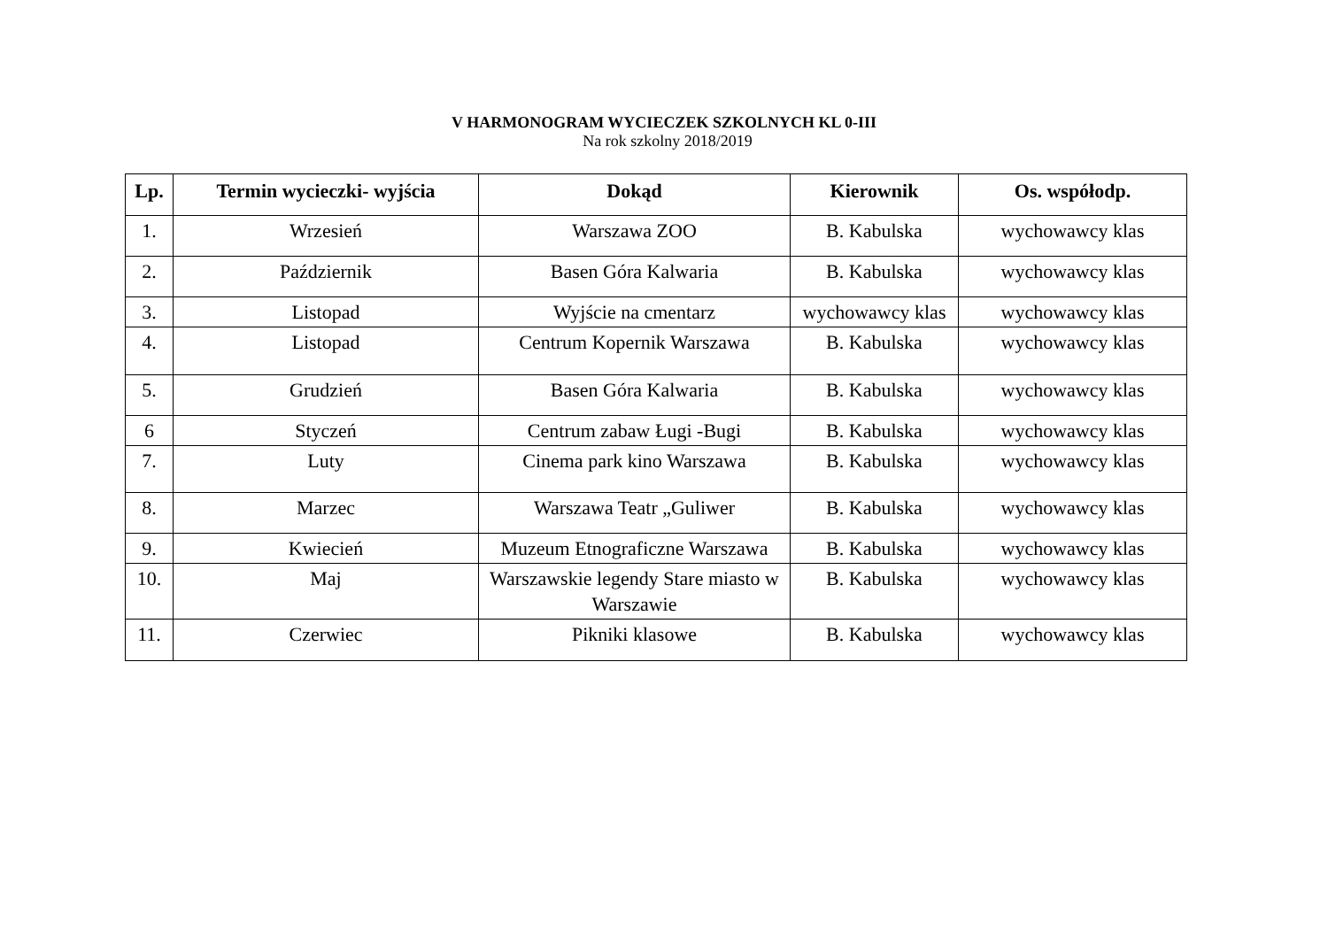V HARMONOGRAM WYCIECZEK SZKOLNYCH KL 0-III
Na rok szkolny 2018/2019
| Lp. | Termin wycieczki- wyjścia | Dokąd | Kierownik | Os. współodp. |
| --- | --- | --- | --- | --- |
| 1. | Wrzesień | Warszawa ZOO | B. Kabulska | wychowawcy klas |
| 2. | Październik | Basen Góra Kalwaria | B. Kabulska | wychowawcy klas |
| 3. | Listopad | Wyjście na cmentarz | wychowawcy klas | wychowawcy klas |
| 4. | Listopad | Centrum Kopernik Warszawa | B. Kabulska | wychowawcy klas |
| 5. | Grudzień | Basen Góra Kalwaria | B. Kabulska | wychowawcy klas |
| 6 | Styczeń | Centrum zabaw Ługi -Bugi | B. Kabulska | wychowawcy klas |
| 7. | Luty | Cinema park kino Warszawa | B. Kabulska | wychowawcy klas |
| 8. | Marzec | Warszawa Teatr „Guliwer | B. Kabulska | wychowawcy klas |
| 9. | Kwiecień | Muzeum Etnograficzne Warszawa | B. Kabulska | wychowawcy klas |
| 10. | Maj | Warszawskie legendy Stare miasto w Warszawie | B. Kabulska | wychowawcy klas |
| 11. | Czerwiec | Pikniki klasowe | B. Kabulska | wychowawcy klas |